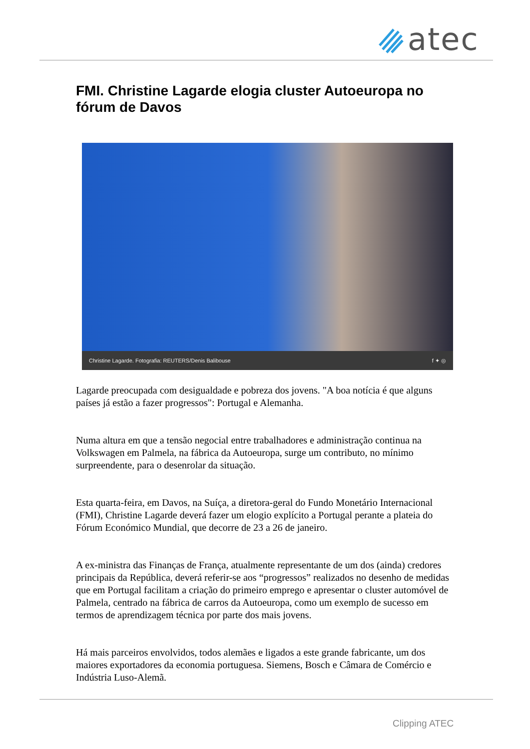atec
FMI. Christine Lagarde elogia cluster Autoeuropa no fórum de Davos
Christine Lagarde. Fotografia: REUTERS/Denis Balibouse f ✦ ◎
Lagarde preocupada com desigualdade e pobreza dos jovens. "A boa notícia é que alguns países já estão a fazer progressos": Portugal e Alemanha.
Numa altura em que a tensão negocial entre trabalhadores e administração continua na Volkswagen em Palmela, na fábrica da Autoeuropa, surge um contributo, no mínimo surpreendente, para o desenrolar da situação.
Esta quarta-feira, em Davos, na Suíça, a diretora-geral do Fundo Monetário Internacional (FMI), Christine Lagarde deverá fazer um elogio explícito a Portugal perante a plateia do Fórum Económico Mundial, que decorre de 23 a 26 de janeiro.
A ex-ministra das Finanças de França, atualmente representante de um dos (ainda) credores principais da República, deverá referir-se aos “progressos” realizados no desenho de medidas que em Portugal facilitam a criação do primeiro emprego e apresentar o cluster automóvel de Palmela, centrado na fábrica de carros da Autoeuropa, como um exemplo de sucesso em termos de aprendizagem técnica por parte dos mais jovens.
Há mais parceiros envolvidos, todos alemães e ligados a este grande fabricante, um dos maiores exportadores da economia portuguesa. Siemens, Bosch e Câmara de Comércio e Indústria Luso-Alemã.
Clipping ATEC